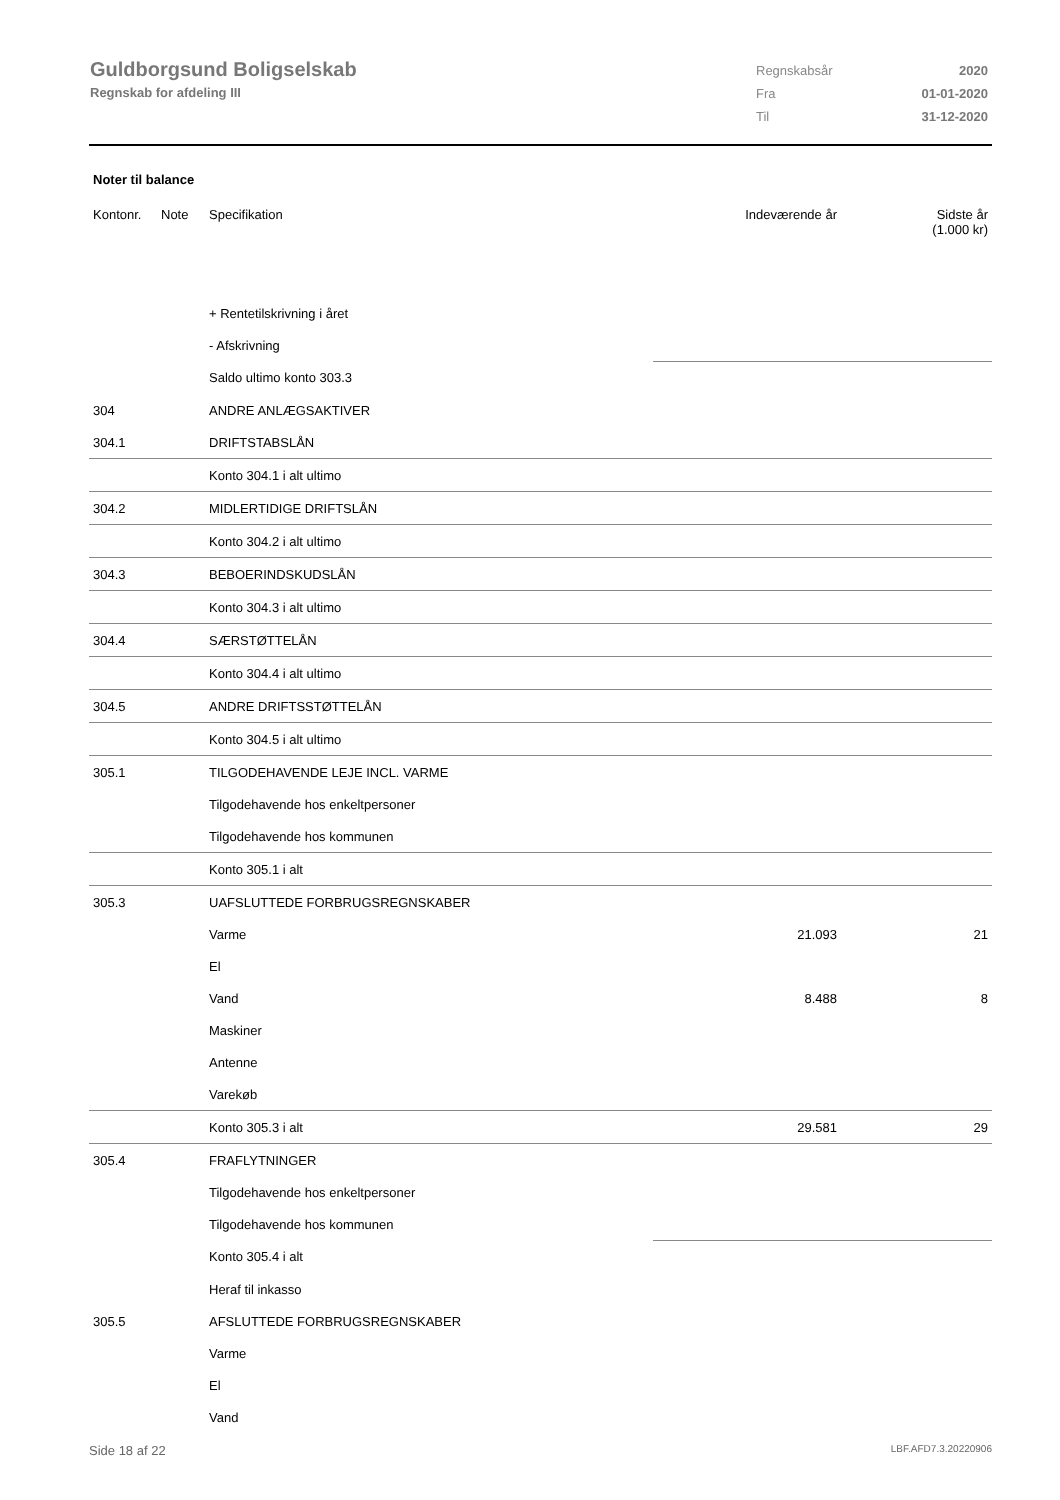Guldborgsund Boligselskab
Regnskab for afdeling III
| Regnskabsår | 2020 |
| Fra | 01-01-2020 |
| Til | 31-12-2020 |
Noter til balance
| Kontonr. | Note | Specifikation | Indeværende år | Sidste år (1.000 kr) |
| --- | --- | --- | --- | --- |
| | | + Rentetilskrivning i året | | |
| | | - Afskrivning | | |
| | | Saldo ultimo konto 303.3 | | |
| 304 | | ANDRE ANLÆGSAKTIVER | | |
| 304.1 | | DRIFTSTABSLÅN | | |
| | | Konto 304.1 i alt ultimo | | |
| 304.2 | | MIDLERTIDIGE DRIFTSLÅN | | |
| | | Konto 304.2 i alt ultimo | | |
| 304.3 | | BEBOERINDSKUDSLÅN | | |
| | | Konto 304.3 i alt ultimo | | |
| 304.4 | | SÆRSTØTTELÅN | | |
| | | Konto 304.4 i alt ultimo | | |
| 304.5 | | ANDRE DRIFTSSTØTTELÅN | | |
| | | Konto 304.5 i alt ultimo | | |
| 305.1 | | TILGODEHAVENDE LEJE INCL. VARME | | |
| | | Tilgodehavende hos enkeltpersoner | | |
| | | Tilgodehavende hos kommunen | | |
| | | Konto 305.1 i alt | | |
| 305.3 | | UAFSLUTTEDE FORBRUGSREGNSKABER | | |
| | | Varme | 21.093 | 21 |
| | | El | | |
| | | Vand | 8.488 | 8 |
| | | Maskiner | | |
| | | Antenne | | |
| | | Varekøb | | |
| | | Konto 305.3 i alt | 29.581 | 29 |
| 305.4 | | FRAFLYTNINGER | | |
| | | Tilgodehavende hos enkeltpersoner | | |
| | | Tilgodehavende hos kommunen | | |
| | | Konto 305.4 i alt | | |
| | | Heraf til inkasso | | |
| 305.5 | | AFSLUTTEDE FORBRUGSREGNSKABER | | |
| | | Varme | | |
| | | El | | |
| | | Vand | | |
Side 18 af 22 LBF.AFD7.3.20220906